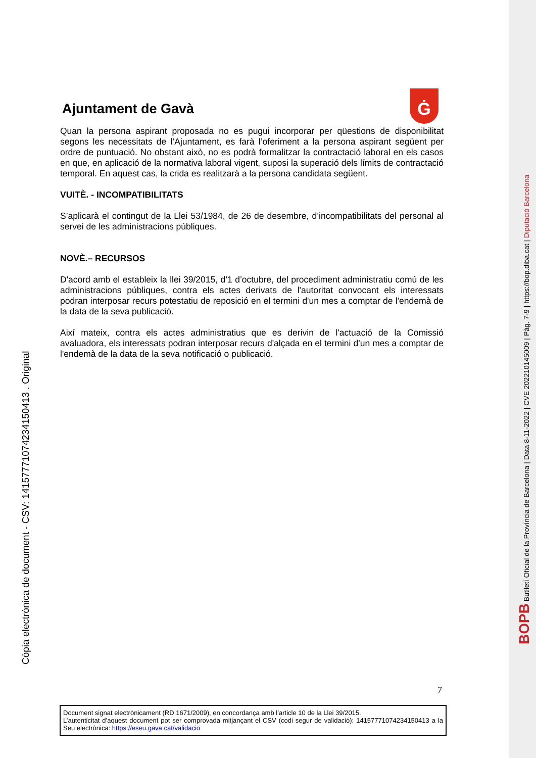BOPB Butlletí Oficial de la Província de Barcelona | Data 8-11-2022 | CVE 202210145009 | Pàg. 7-9 | https://bop.diba.cat | Diputació Barcelona
Còpia electrònica de document - CSV: 14157771074234150413 . Original
Ġ
Ajuntament de Gavà
Quan la persona aspirant proposada no es pugui incorporar per qüestions de disponibilitat segons les necessitats de l’Ajuntament, es farà l’oferiment a la persona aspirant següent per ordre de puntuació. No obstant això, no es podrà formalitzar la contractació laboral en els casos en que, en aplicació de la normativa laboral vigent, suposi la superació dels límits de contractació temporal. En aquest cas, la crida es realitzarà a la persona candidata següent.
VUITÈ. - INCOMPATIBILITATS
S’aplicarà el contingut de la Llei 53/1984, de 26 de desembre, d’incompatibilitats del personal al servei de les administracions públiques.
NOVÈ.– RECURSOS
D'acord amb el estableix la llei 39/2015, d’1 d’octubre, del procediment administratiu comú de les administracions públiques, contra els actes derivats de l'autoritat convocant els interessats podran interposar recurs potestatiu de reposició en el termini d'un mes a comptar de l'endemà de la data de la seva publicació.
Així mateix, contra els actes administratius que es derivin de l'actuació de la Comissió avaluadora, els interessats podran interposar recurs d'alçada en el termini d'un mes a comptar de l'endemà de la data de la seva notificació o publicació.
7
Document signat electrònicament (RD 1671/2009), en concordança amb l’article 10 de la Llei 39/2015.
L’autenticitat d’aquest document pot ser comprovada mitjançant el CSV (codi segur de validació): 14157771074234150413 a la Seu electrònica: https://eseu.gava.cat/validacio